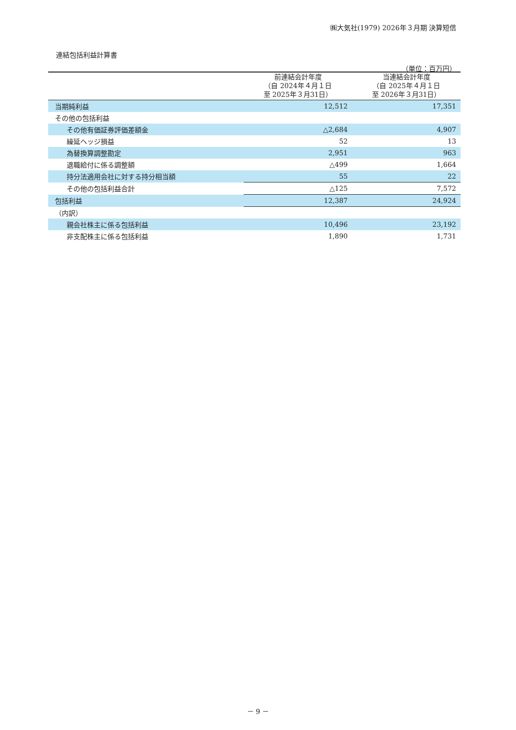㈱大気社(1979) 2026年３月期 決算短信
連結包括利益計算書
（単位：百万円）
| | 前連結会計年度 （自 2024年４月１日 至 2025年３月31日） | 当連結会計年度 （自 2025年４月１日 至 2026年３月31日） |
| --- | --- | --- |
| 当期純利益 | 12,512 | 17,351 |
| その他の包括利益 | | |
| その他有価証券評価差額金 | △2,684 | 4,907 |
| 繰延ヘッジ損益 | 52 | 13 |
| 為替換算調整勘定 | 2,951 | 963 |
| 退職給付に係る調整額 | △499 | 1,664 |
| 持分法適用会社に対する持分相当額 | 55 | 22 |
| その他の包括利益合計 | △125 | 7,572 |
| 包括利益 | 12,387 | 24,924 |
| （内訳） | | |
| 親会社株主に係る包括利益 | 10,496 | 23,192 |
| 非支配株主に係る包括利益 | 1,890 | 1,731 |
－ 9 －